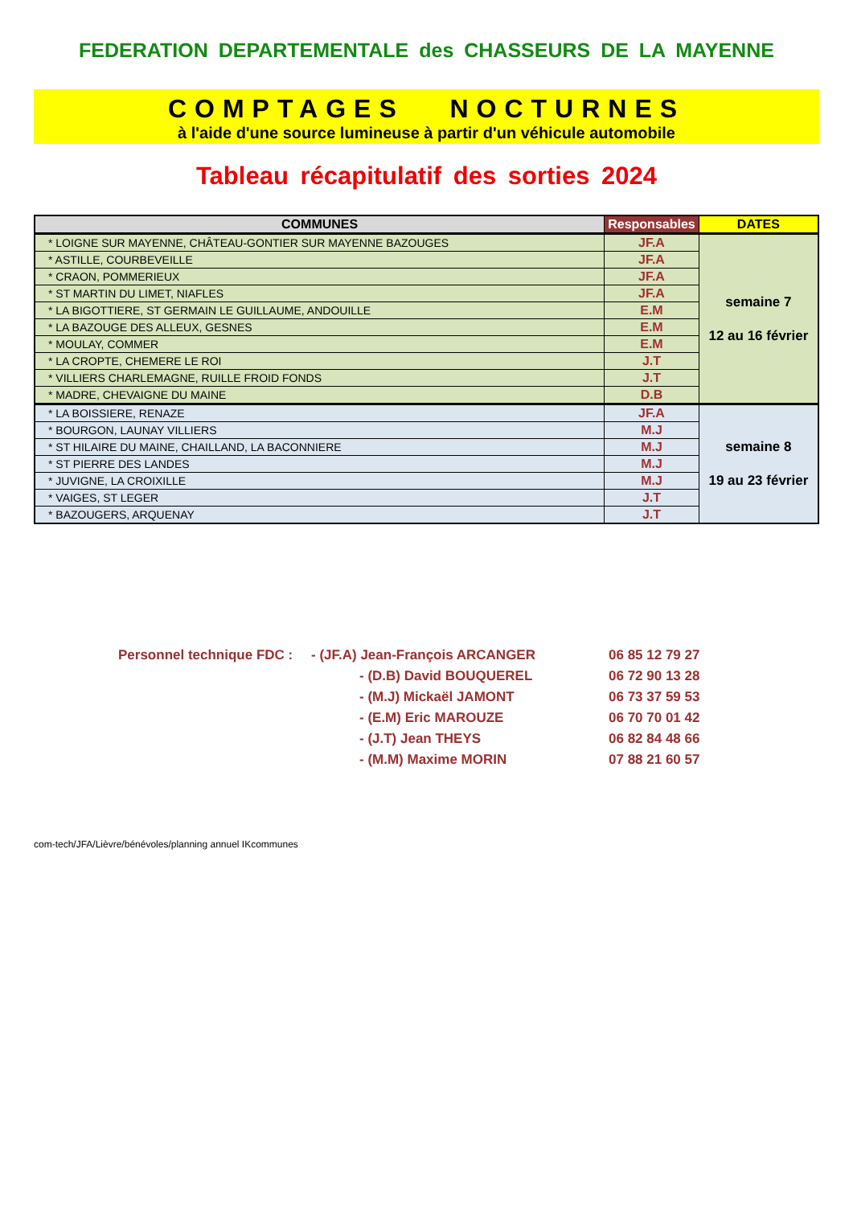FEDERATION DEPARTEMENTALE des CHASSEURS DE LA MAYENNE
COMPTAGES NOCTURNES
à l'aide d'une source lumineuse à partir d'un véhicule automobile
Tableau récapitulatif des sorties 2024
| COMMUNES | Responsables | DATES |
| --- | --- | --- |
| * LOIGNE SUR MAYENNE, CHÂTEAU-GONTIER SUR MAYENNE BAZOUGES | JF.A | semaine 7 12 au 16 février |
| * ASTILLE, COURBEVEILLE | JF.A | |
| * CRAON, POMMERIEUX | JF.A | |
| * ST MARTIN DU LIMET, NIAFLES | JF.A | |
| * LA BIGOTTIERE, ST GERMAIN LE GUILLAUME, ANDOUILLE | E.M | |
| * LA BAZOUGE DES ALLEUX, GESNES | E.M | |
| * MOULAY, COMMER | E.M | |
| * LA CROPTE, CHEMERE LE ROI | J.T | |
| * VILLIERS CHARLEMAGNE, RUILLE FROID FONDS | J.T | |
| * MADRE, CHEVAIGNE DU MAINE | D.B | |
| * LA BOISSIERE, RENAZE | JF.A | semaine 8 19 au 23 février |
| * BOURGON, LAUNAY VILLIERS | M.J | |
| * ST HILAIRE DU MAINE, CHAILLAND, LA BACONNIERE | M.J | |
| * ST PIERRE DES LANDES | M.J | |
| * JUVIGNE, LA CROIXILLE | M.J | |
| * VAIGES, ST LEGER | J.T | |
| * BAZOUGERS, ARQUENAY | J.T | |
| Personnel technique FDC : | - (JF.A) Jean-François ARCANGER | 06 85 12 79 27 |
| | - (D.B) David BOUQUEREL | 06 72 90 13 28 |
| | - (M.J) Mickaël JAMONT | 06 73 37 59 53 |
| | - (E.M) Eric MAROUZE | 06 70 70 01 42 |
| | - (J.T) Jean THEYS | 06 82 84 48 66 |
| | - (M.M) Maxime MORIN | 07 88 21 60 57 |
com-tech/JFA/Lièvre/bénévoles/planning annuel IKcommunes